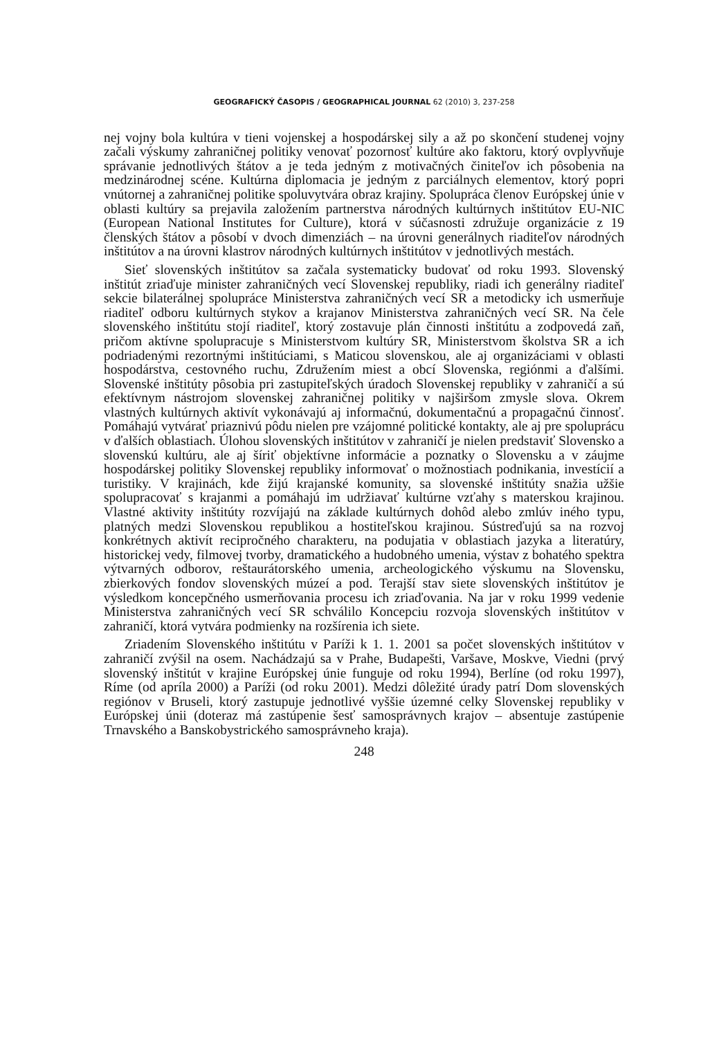GEOGRAFICKÝ ČASOPIS / GEOGRAPHICAL JOURNAL 62 (2010) 3, 237-258
nej vojny bola kultúra v tieni vojenskej a hospodárskej sily a až po skončení studenej vojny začali výskumy zahraničnej politiky venovať pozornosť kultúre ako faktoru, ktorý ovplyvňuje správanie jednotlivých štátov a je teda jedným z motivačných činiteľov ich pôsobenia na medzinárodnej scéne. Kultúrna diplomacia je jedným z parciálnych elementov, ktorý popri vnútornej a zahraničnej politike spoluvytvára obraz krajiny. Spolupráca členov Európskej únie v oblasti kultúry sa prejavila založením partnerstva národných kultúrnych inštitútov EU-NIC (European National Institutes for Culture), ktorá v súčasnosti združuje organizácie z 19 členských štátov a pôsobí v dvoch dimenziách – na úrovni generálnych riaditeľov národných inštitútov a na úrovni klastrov národných kultúrnych inštitútov v jednotlivých mestách.
Sieť slovenských inštitútov sa začala systematicky budovať od roku 1993. Slovenský inštitút zriaďuje minister zahraničných vecí Slovenskej republiky, riadi ich generálny riaditeľ sekcie bilaterálnej spolupráce Ministerstva zahraničných vecí SR a metodicky ich usmerňuje riaditeľ odboru kultúrnych stykov a krajanov Ministerstva zahraničných vecí SR. Na čele slovenského inštitútu stojí riaditeľ, ktorý zostavuje plán činnosti inštitútu a zodpovedá zaň, pričom aktívne spolupracuje s Ministerstvom kultúry SR, Ministerstvom školstva SR a ich podriadenými rezortnými inštitúciami, s Maticou slovenskou, ale aj organizáciami v oblasti hospodárstva, cestovného ruchu, Združením miest a obcí Slovenska, regiónmi a ďalšími. Slovenské inštitúty pôsobia pri zastupiteľských úradoch Slovenskej republiky v zahraničí a sú efektívnym nástrojom slovenskej zahraničnej politiky v najširšom zmysle slova. Okrem vlastných kultúrnych aktivít vykonávajú aj informačnú, dokumentačnú a propagačnú činnosť. Pomáhajú vytvárať priaznivú pôdu nielen pre vzájomné politické kontakty, ale aj pre spoluprácu v ďalších oblastiach. Úlohou slovenských inštitútov v zahraničí je nielen predstaviť Slovensko a slovenskú kultúru, ale aj šíriť objektívne informácie a poznatky o Slovensku a v záujme hospodárskej politiky Slovenskej republiky informovať o možnostiach podnikania, investícií a turistiky. V krajinách, kde žijú krajanské komunity, sa slovenské inštitúty snažia užšie spolupracovať s krajanmi a pomáhajú im udržiavať kultúrne vzťahy s materskou krajinou. Vlastné aktivity inštitúty rozvíjajú na základe kultúrnych dohôd alebo zmlúv iného typu, platných medzi Slovenskou republikou a hostiteľskou krajinou. Sústreďujú sa na rozvoj konkrétnych aktivít recipročného charakteru, na podujatia v oblastiach jazyka a literatúry, historickej vedy, filmovej tvorby, dramatického a hudobného umenia, výstav z bohatého spektra výtvarných odborov, reštaurátorského umenia, archeologického výskumu na Slovensku, zbierkových fondov slovenských múzeí a pod. Terajší stav siete slovenských inštitútov je výsledkom koncepčného usmerňovania procesu ich zriaďovania. Na jar v roku 1999 vedenie Ministerstva zahraničných vecí SR schválilo Koncepciu rozvoja slovenských inštitútov v zahraničí, ktorá vytvára podmienky na rozšírenia ich siete.
Zriadením Slovenského inštitútu v Paríži k 1. 1. 2001 sa počet slovenských inštitútov v zahraničí zvýšil na osem. Nachádzajú sa v Prahe, Budapešti, Varšave, Moskve, Viedni (prvý slovenský inštitút v krajine Európskej únie funguje od roku 1994), Berlíne (od roku 1997), Ríme (od apríla 2000) a Paríži (od roku 2001). Medzi dôležité úrady patrí Dom slovenských regiónov v Bruseli, ktorý zastupuje jednotlivé vyššie územné celky Slovenskej republiky v Európskej únii (doteraz má zastúpenie šesť samosprávnych krajov – absentuje zastúpenie Trnavského a Banskobystrického samosprávneho kraja).
248